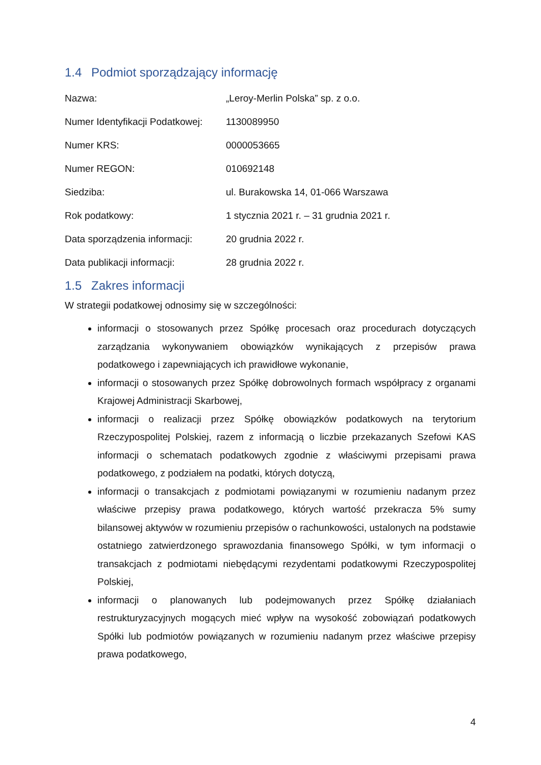1.4 Podmiot sporządzający informację
| Nazwa: | „Leroy-Merlin Polska” sp. z o.o. |
| Numer Identyfikacji Podatkowej: | 1130089950 |
| Numer KRS: | 0000053665 |
| Numer REGON: | 010692148 |
| Siedziba: | ul. Burakowska 14, 01-066 Warszawa |
| Rok podatkowy: | 1 stycznia 2021 r. – 31 grudnia 2021 r. |
| Data sporządzenia informacji: | 20 grudnia 2022 r. |
| Data publikacji informacji: | 28 grudnia 2022 r. |
1.5 Zakres informacji
W strategii podatkowej odnosimy się w szczególności:
informacji o stosowanych przez Spółkę procesach oraz procedurach dotyczących zarządzania wykonywaniem obowiązków wynikających z przepisów prawa podatkowego i zapewniających ich prawidłowe wykonanie,
informacji o stosowanych przez Spółkę dobrowolnych formach współpracy z organami Krajowej Administracji Skarbowej,
informacji o realizacji przez Spółkę obowiązków podatkowych na terytorium Rzeczypospolitej Polskiej, razem z informacją o liczbie przekazanych Szefowi KAS informacji o schematach podatkowych zgodnie z właściwymi przepisami prawa podatkowego, z podziałem na podatki, których dotyczą,
informacji o transakcjach z podmiotami powiązanymi w rozumieniu nadanym przez właściwe przepisy prawa podatkowego, których wartość przekracza 5% sumy bilansowej aktywów w rozumieniu przepisów o rachunkowości, ustalonych na podstawie ostatniego zatwierdzonego sprawozdania finansowego Spółki, w tym informacji o transakcjach z podmiotami niebędącymi rezydentami podatkowymi Rzeczypospolitej Polskiej,
informacji o planowanych lub podejmowanych przez Spółkę działaniach restrukturyzacyjnych mogących mieć wpływ na wysokość zobowiązań podatkowych Spółki lub podmiotów powiązanych w rozumieniu nadanym przez właściwe przepisy prawa podatkowego,
4